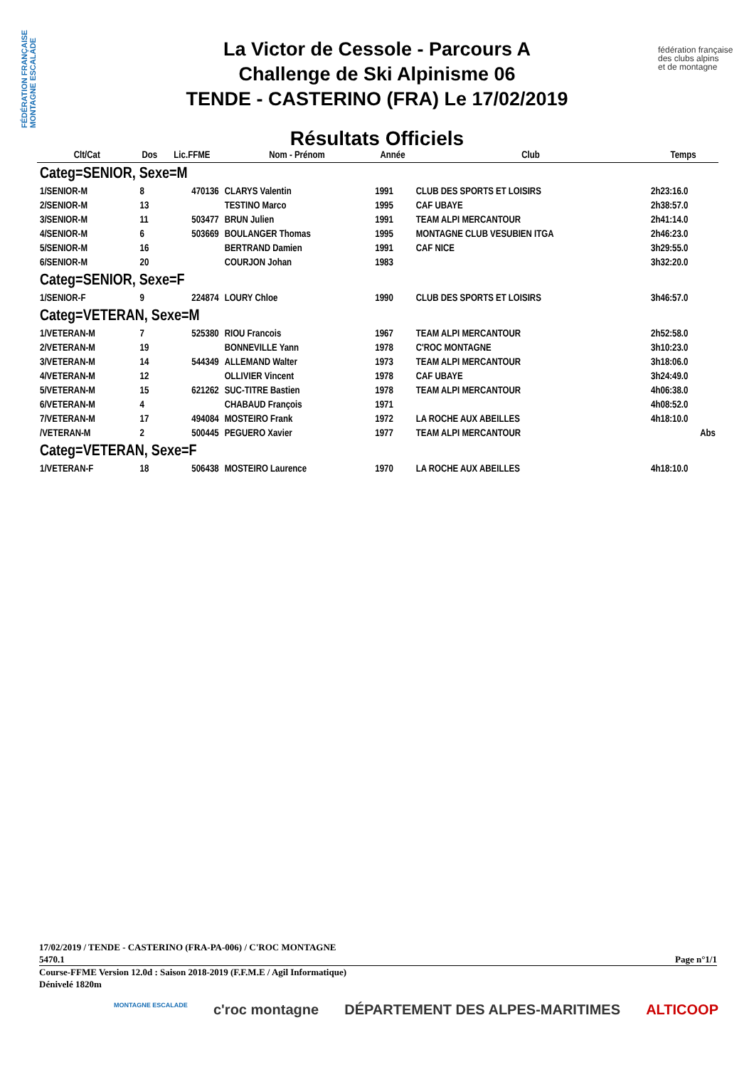FÉDÉRATION FRANÇAISE MONTAGNE ESCALADE
fédération française
des clubs alpins
et de montagne
La Victor de Cessole - Parcours A
Challenge de Ski Alpinisme 06
TENDE - CASTERINO (FRA) Le 17/02/2019
Résultats Officiels
| Clt/Cat | Dos | Lic.FFME | Nom - Prénom | Année | Club | Temps |
| --- | --- | --- | --- | --- | --- | --- |
| Categ=SENIOR, Sexe=M | | | | | | |
| 1/SENIOR-M | 8 | 470136 | CLARYS Valentin | 1991 | CLUB DES SPORTS ET LOISIRS | 2h23:16.0 |
| 2/SENIOR-M | 13 | | TESTINO Marco | 1995 | CAF UBAYE | 2h38:57.0 |
| 3/SENIOR-M | 11 | 503477 | BRUN Julien | 1991 | TEAM ALPI MERCANTOUR | 2h41:14.0 |
| 4/SENIOR-M | 6 | 503669 | BOULANGER Thomas | 1995 | MONTAGNE CLUB VESUBIEN ITGA | 2h46:23.0 |
| 5/SENIOR-M | 16 | | BERTRAND Damien | 1991 | CAF NICE | 3h29:55.0 |
| 6/SENIOR-M | 20 | | COURJON Johan | 1983 | | 3h32:20.0 |
| Categ=SENIOR, Sexe=F | | | | | | |
| 1/SENIOR-F | 9 | 224874 | LOURY Chloe | 1990 | CLUB DES SPORTS ET LOISIRS | 3h46:57.0 |
| Categ=VETERAN, Sexe=M | | | | | | |
| 1/VETERAN-M | 7 | 525380 | RIOU Francois | 1967 | TEAM ALPI MERCANTOUR | 2h52:58.0 |
| 2/VETERAN-M | 19 | | BONNEVILLE Yann | 1978 | C'ROC MONTAGNE | 3h10:23.0 |
| 3/VETERAN-M | 14 | 544349 | ALLEMAND Walter | 1973 | TEAM ALPI MERCANTOUR | 3h18:06.0 |
| 4/VETERAN-M | 12 | | OLLIVIER Vincent | 1978 | CAF UBAYE | 3h24:49.0 |
| 5/VETERAN-M | 15 | 621262 | SUC-TITRE Bastien | 1978 | TEAM ALPI MERCANTOUR | 4h06:38.0 |
| 6/VETERAN-M | 4 | | CHABAUD François | 1971 | | 4h08:52.0 |
| 7/VETERAN-M | 17 | 494084 | MOSTEIRO Frank | 1972 | LA ROCHE AUX ABEILLES | 4h18:10.0 |
| /VETERAN-M | 2 | 500445 | PEGUERO Xavier | 1977 | TEAM ALPI MERCANTOUR | Abs |
| Categ=VETERAN, Sexe=F | | | | | | |
| 1/VETERAN-F | 18 | 506438 | MOSTEIRO Laurence | 1970 | LA ROCHE AUX ABEILLES | 4h18:10.0 |
17/02/2019 / TENDE - CASTERINO (FRA-PA-006) / C'ROC MONTAGNE
5470.1 Page n°1/1
Course-FFME Version 12.0d : Saison 2018-2019 (F.F.M.E / Agil Informatique)
Dénivelé 1820m
MONTAGNE ESCALADE c'roc montagne DÉPARTEMENT DES ALPES-MARITIMES ALTICOOP